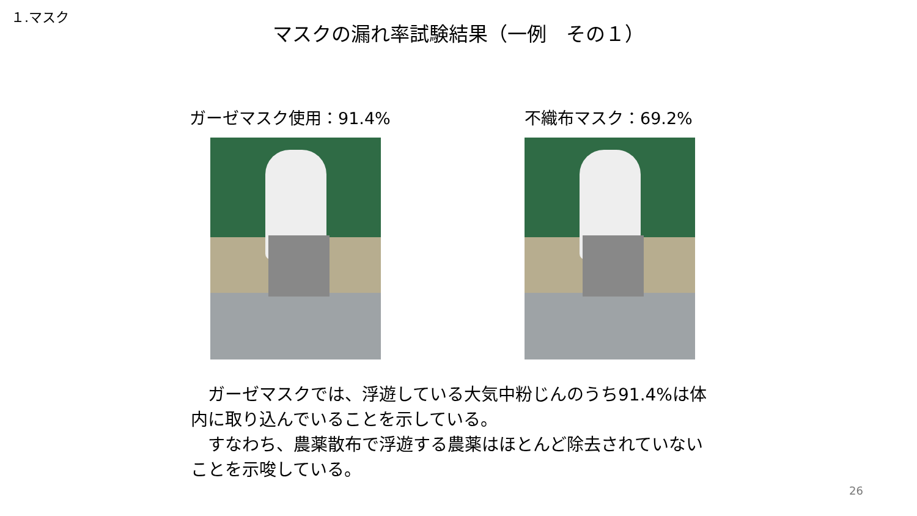１.マスク
マスクの漏れ率試験結果（一例　その１）
ガーゼマスク使用：91.4% 不織布マスク：69.2%
　ガーゼマスクでは、浮遊している大気中粉じんのうち91.4%は体内に取り込んでいることを示している。
　すなわち、農薬散布で浮遊する農薬はほとんど除去されていないことを示唆している。
26